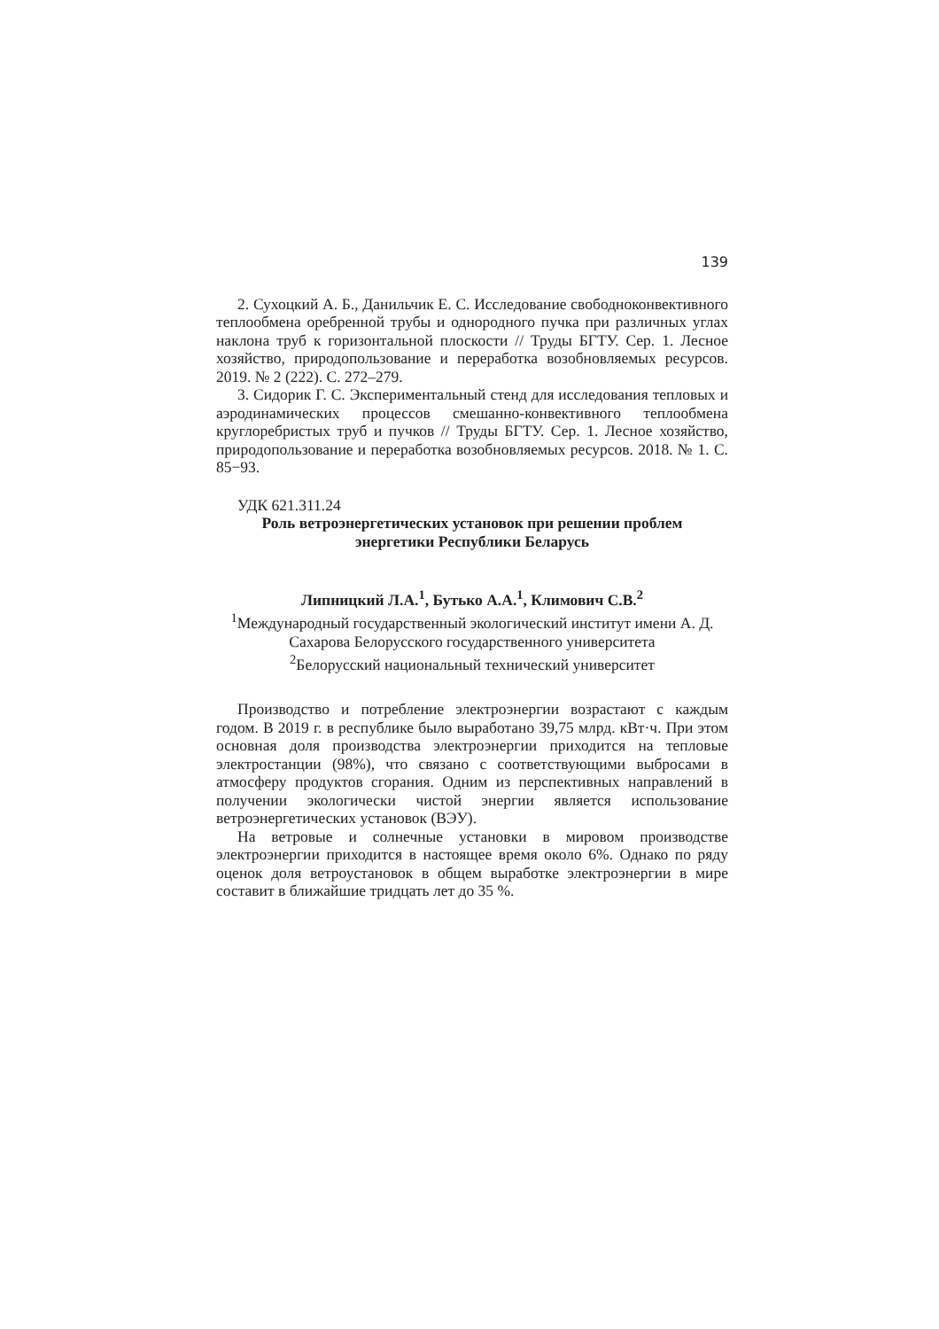139
2. Сухоцкий А. Б., Данильчик Е. С. Исследование свободноконвективного теплообмена оребренной трубы и однородного пучка при различных углах наклона труб к горизонтальной плоскости // Труды БГТУ. Сер. 1. Лесное хозяйство, природопользование и переработка возобновляемых ресурсов. 2019. № 2 (222). С. 272–279.
3. Сидорик Г. С. Экспериментальный стенд для исследования тепловых и аэродинамических процессов смешанно-конвективного теплообмена круглоребристых труб и пучков // Труды БГТУ. Сер. 1. Лесное хозяйство, природопользование и переработка возобновляемых ресурсов. 2018. № 1. С. 85−93.
УДК 621.311.24
Роль ветроэнергетических установок при решении проблем
энергетики Республики Беларусь
Липницкий Л.А.<sup>1</sup>, Бутько А.А.<sup>1</sup>, Климович С.В.<sup>2</sup>
<sup>1</sup> Международный государственный экологический институт имени А. Д. Сахарова Белорусского государственного университета
<sup>2</sup> Белорусский национальный технический университет
Производство и потребление электроэнергии возрастают с каждым годом. В 2019 г. в республике было выработано 39,75 млрд. кВт·ч. При этом основная доля производства электроэнергии приходится на тепловые электростанции (98%), что связано с соответствующими выбросами в атмосферу продуктов сгорания. Одним из перспективных направлений в получении экологически чистой энергии является использование ветроэнергетических установок (ВЭУ).
На ветровые и солнечные установки в мировом производстве электроэнергии приходится в настоящее время около 6%. Однако по ряду оценок доля ветроустановок в общем выработке электроэнергии в мире составит в ближайшие тридцать лет до 35 %.